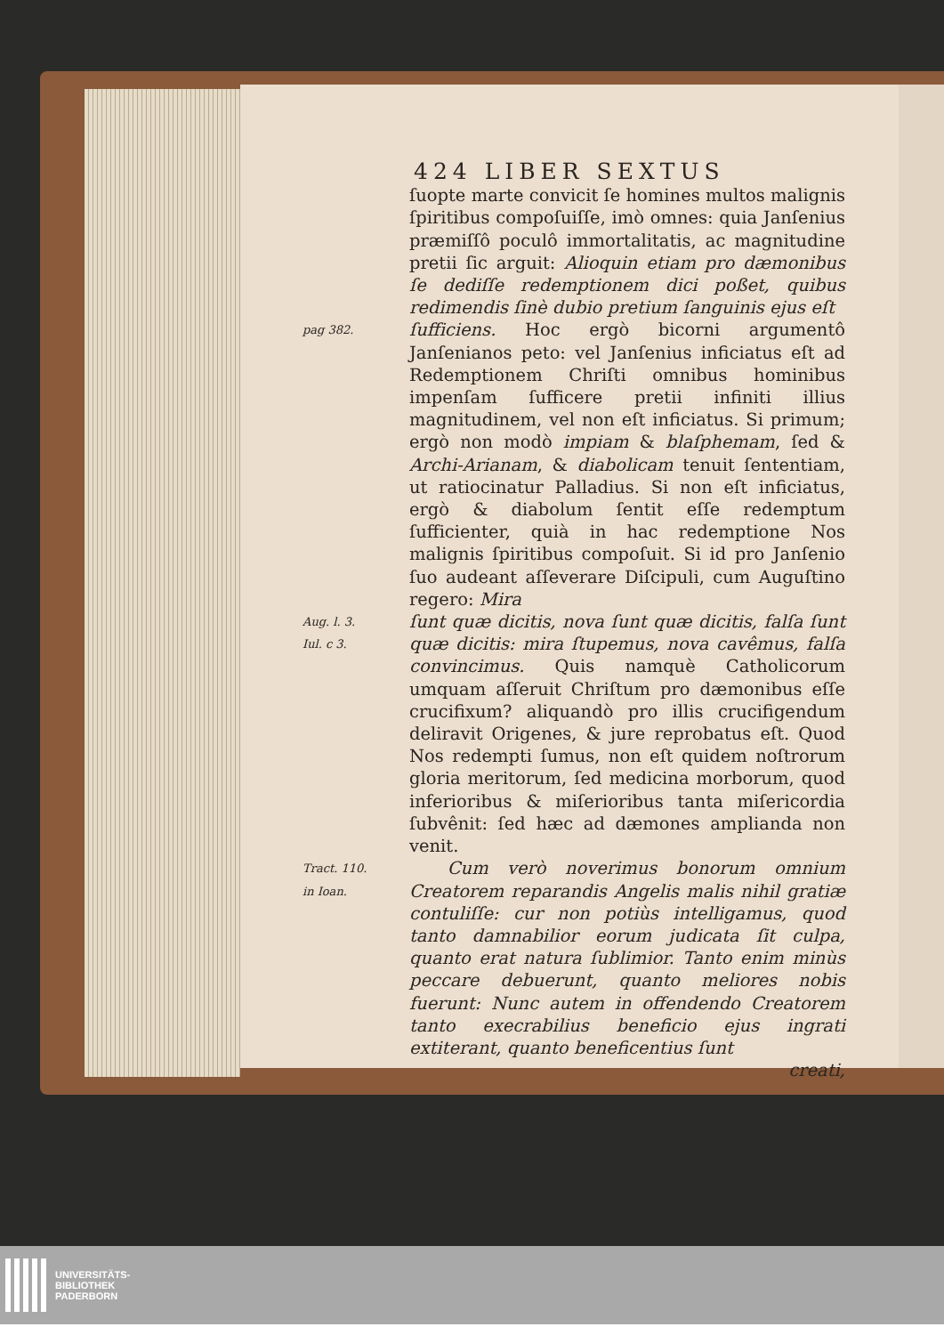424 LIBER SEXTUS
ſuopte marte convicit ſe homines multos malignis ſpiritibus compoſuiſſe, imò omnes: quia Janſenius præmiſſô poculô immortalitatis, ac magnitudine pretii ſic arguit: Alioquin etiam pro dæmonibus ſe dediſſe redemptionem dici poßet, quibus redimendis ſinè dubio pretium ſanguinis ejus eſt
pag 382.
ſufficiens. Hoc ergò bicorni argumentô Janſenianos peto: vel Janſenius inficiatus eſt ad Redemptionem Chriſti omnibus hominibus impenſam ſufficere pretii infiniti illius magnitudinem, vel non eſt inficiatus. Si primum; ergò non modò impiam & blaſphemam, ſed & Archi-Arianam, & diabolicam tenuit ſententiam, ut ratiocinatur Palladius. Si non eſt inficiatus, ergò & diabolum ſentit eſſe redemptum ſufficienter, quià in hac redemptione Nos malignis ſpiritibus compoſuit. Si id pro Janſenio ſuo audeant aſſeverare Diſcipuli, cum Auguſtino regero: Mira
Aug. l. 3.
Iul. c 3.
ſunt quæ dicitis, nova ſunt quæ dicitis, falſa ſunt quæ dicitis: mira ſtupemus, nova cavêmus, falſa convincimus. Quis namquè Catholicorum umquam aſſeruit Chriſtum pro dæmonibus eſſe crucifixum? aliquandò pro illis crucifigendum deliravit Origenes, & jure reprobatus eſt. Quod Nos redempti ſumus, non eſt quidem noſtrorum gloria meritorum, ſed medicina morborum, quod inferioribus & miſerioribus tanta miſericordia ſubvênit: ſed hæc ad dæmones amplianda non venit.
Tract. 110.
in Ioan.
Cum verò noverimus bonorum omnium Creatorem reparandis Angelis malis nihil gratiæ contuliſſe: cur non potiùs intelligamus, quod tanto damnabilior eorum judicata ſit culpa, quanto erat natura ſublimior. Tanto enim minùs peccare debuerunt, quanto meliores nobis fuerunt: Nunc autem in offendendo Creatorem tanto execrabilius beneficio ejus ingrati extiterant, quanto beneficentius ſunt
creati,
UNIVERSITÄTS-
BIBLIOTHEK
PADERBORN